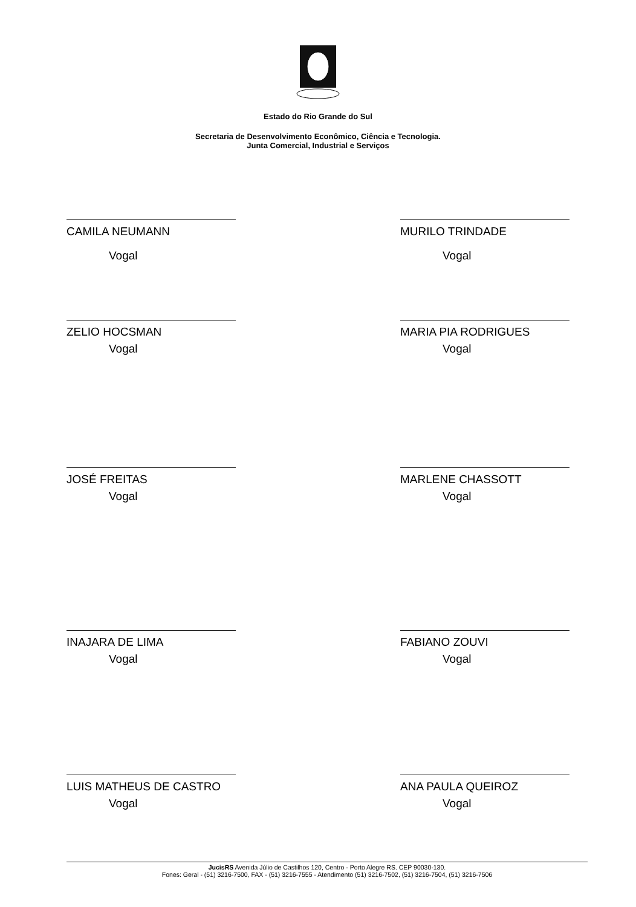Estado do Rio Grande do Sul
Secretaria de Desenvolvimento Econômico, Ciência e Tecnologia.
Junta Comercial, Industrial e Serviços
CAMILA NEUMANN
Vogal
MURILO TRINDADE
Vogal
ZELIO HOCSMAN
Vogal
MARIA PIA RODRIGUES
Vogal
JOSÉ FREITAS
Vogal
MARLENE CHASSOTT
Vogal
INAJARA DE LIMA
Vogal
FABIANO ZOUVI
Vogal
LUIS MATHEUS DE CASTRO
Vogal
ANA PAULA QUEIROZ
Vogal
JucisRS Avenida Júlio de Castilhos 120, Centro - Porto Alegre RS. CEP 90030-130.
Fones: Geral - (51) 3216-7500, FAX - (51) 3216-7555 - Atendimento (51) 3216-7502, (51) 3216-7504, (51) 3216-7506